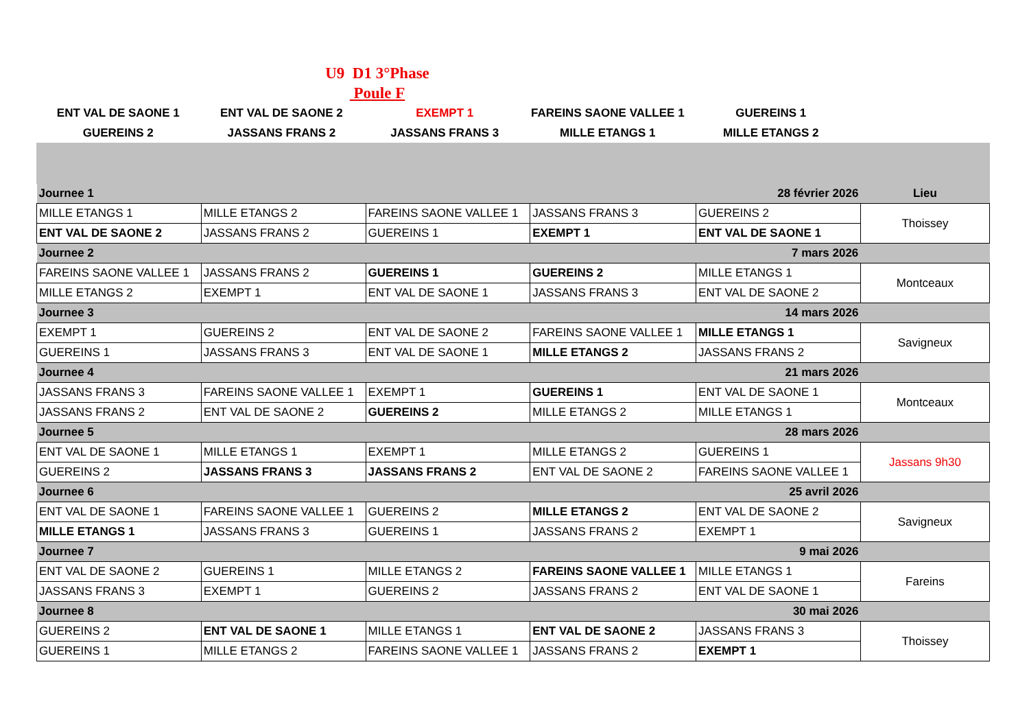U9 D1 3°Phase
Poule F
| ENT VAL DE SAONE 1 | ENT VAL DE SAONE 2 | EXEMPT 1 | FAREINS SAONE VALLEE 1 | GUEREINS 1 |
| GUEREINS 2 | JASSANS FRANS 2 | JASSANS FRANS 3 | MILLE ETANGS 1 | MILLE ETANGS 2 |
| Journee 1 | | | | 28 février 2026 | Lieu |
| MILLE ETANGS 1 | MILLE ETANGS 2 | FAREINS SAONE VALLEE 1 | JASSANS FRANS 3 | GUEREINS 2 | Thoissey |
| ENT VAL DE SAONE 2 | JASSANS FRANS 2 | GUEREINS 1 | EXEMPT 1 | ENT VAL DE SAONE 1 | |
| Journee 2 | | | | 7 mars 2026 | |
| FAREINS SAONE VALLEE 1 | JASSANS FRANS 2 | GUEREINS 1 | GUEREINS 2 | MILLE ETANGS 1 | Montceaux |
| MILLE ETANGS 2 | EXEMPT 1 | ENT VAL DE SAONE 1 | JASSANS FRANS 3 | ENT VAL DE SAONE 2 | |
| Journee 3 | | | | 14 mars 2026 | |
| EXEMPT 1 | GUEREINS 2 | ENT VAL DE SAONE 2 | FAREINS SAONE VALLEE 1 | MILLE ETANGS 1 | Savigneux |
| GUEREINS 1 | JASSANS FRANS 3 | ENT VAL DE SAONE 1 | MILLE ETANGS 2 | JASSANS FRANS 2 | |
| Journee 4 | | | | 21 mars 2026 | |
| JASSANS FRANS 3 | FAREINS SAONE VALLEE 1 | EXEMPT 1 | GUEREINS 1 | ENT VAL DE SAONE 1 | Montceaux |
| JASSANS FRANS 2 | ENT VAL DE SAONE 2 | GUEREINS 2 | MILLE ETANGS 2 | MILLE ETANGS 1 | |
| Journee 5 | | | | 28 mars 2026 | |
| ENT VAL DE SAONE 1 | MILLE ETANGS 1 | EXEMPT 1 | MILLE ETANGS 2 | GUEREINS 1 | Jassans 9h30 |
| GUEREINS 2 | JASSANS FRANS 3 | JASSANS FRANS 2 | ENT VAL DE SAONE 2 | FAREINS SAONE VALLEE 1 | |
| Journee 6 | | | | 25 avril 2026 | |
| ENT VAL DE SAONE 1 | FAREINS SAONE VALLEE 1 | GUEREINS 2 | MILLE ETANGS 2 | ENT VAL DE SAONE 2 | Savigneux |
| MILLE ETANGS 1 | JASSANS FRANS 3 | GUEREINS 1 | JASSANS FRANS 2 | EXEMPT 1 | |
| Journee 7 | | | | 9 mai 2026 | |
| ENT VAL DE SAONE 2 | GUEREINS 1 | MILLE ETANGS 2 | FAREINS SAONE VALLEE 1 | MILLE ETANGS 1 | Fareins |
| JASSANS FRANS 3 | EXEMPT 1 | GUEREINS 2 | JASSANS FRANS 2 | ENT VAL DE SAONE 1 | |
| Journee 8 | | | | 30 mai 2026 | |
| GUEREINS 2 | ENT VAL DE SAONE 1 | MILLE ETANGS 1 | ENT VAL DE SAONE 2 | JASSANS FRANS 3 | Thoissey |
| GUEREINS 1 | MILLE ETANGS 2 | FAREINS SAONE VALLEE 1 | JASSANS FRANS 2 | EXEMPT 1 | |